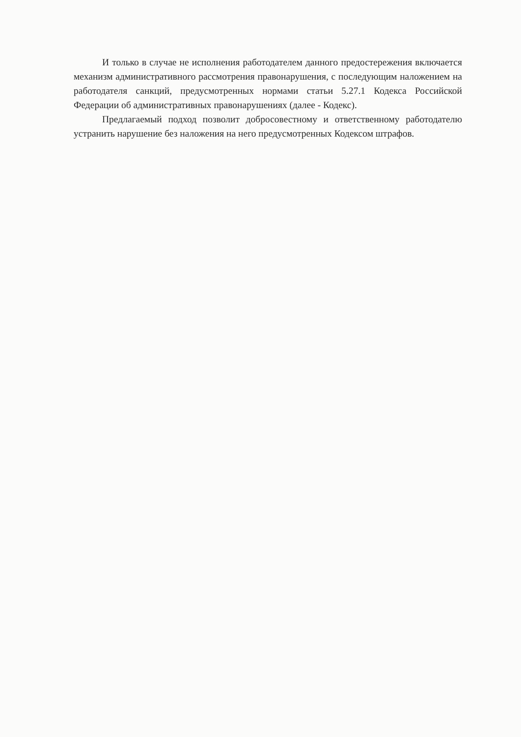И только в случае не исполнения работодателем данного предостережения включается механизм административного рассмотрения правонарушения, с последующим наложением на работодателя санкций, предусмотренных нормами статьи 5.27.1 Кодекса Российской Федерации об административных правонарушениях (далее - Кодекс).
Предлагаемый подход позволит добросовестному и ответственному работодателю устранить нарушение без наложения на него предусмотренных Кодексом штрафов.